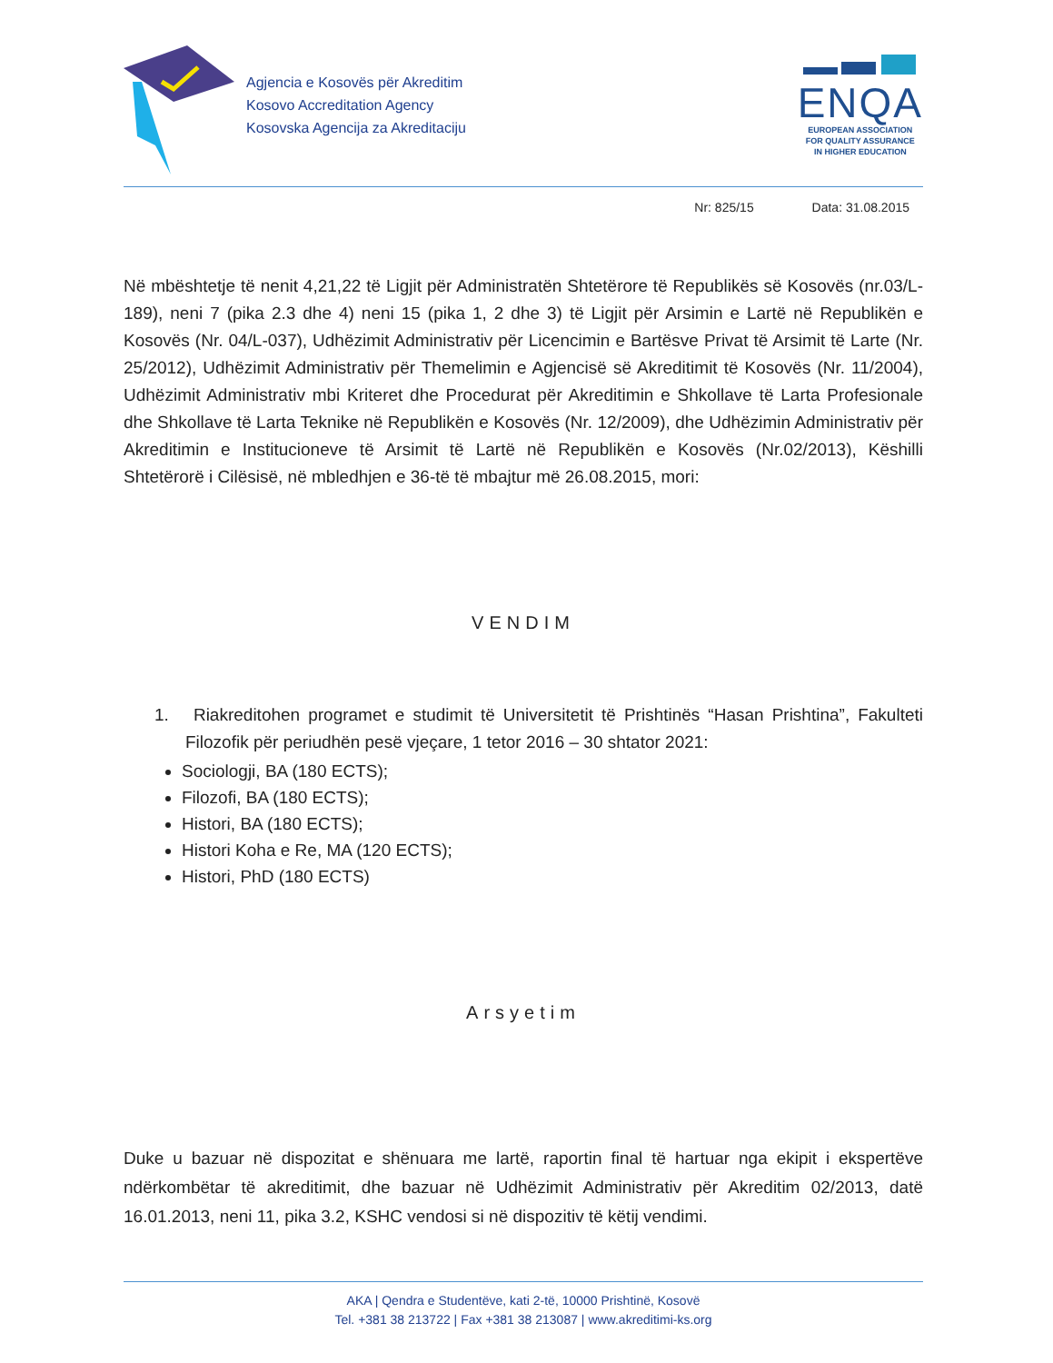Agjencia e Kosovës për Akreditim
Kosovo Accreditation Agency
Kosovska Agencija za Akreditaciju
ENQA
EUROPEAN ASSOCIATION
FOR QUALITY ASSURANCE
IN HIGHER EDUCATION
Nr: 825/15 Data: 31.08.2015
Në mbështetje të nenit 4,21,22 të Ligjit për Administratën Shtetërore të Republikës së Kosovës (nr.03/L-189), neni 7 (pika 2.3 dhe 4) neni 15 (pika 1, 2 dhe 3) të Ligjit për Arsimin e Lartë në Republikën e Kosovës (Nr. 04/L-037), Udhëzimit Administrativ për Licencimin e Bartësve Privat të Arsimit të Larte (Nr. 25/2012), Udhëzimit Administrativ për Themelimin e Agjencisë së Akreditimit të Kosovës (Nr. 11/2004), Udhëzimit Administrativ mbi Kriteret dhe Procedurat për Akreditimin e Shkollave të Larta Profesionale dhe Shkollave të Larta Teknike në Republikën e Kosovës (Nr. 12/2009), dhe Udhëzimin Administrativ për Akreditimin e Institucioneve të Arsimit të Lartë në Republikën e Kosovës (Nr.02/2013), Këshilli Shtetërorë i Cilësisë, në mbledhjen e 36-të të mbajtur më 26.08.2015, mori:
VENDIM
1. Riakreditohen programet e studimit të Universitetit të Prishtinës “Hasan Prishtina”, Fakulteti Filozofik për periudhën pesë vjeçare, 1 tetor 2016 – 30 shtator 2021:
Sociologji, BA (180 ECTS);
Filozofi, BA (180 ECTS);
Histori, BA (180 ECTS);
Histori Koha e Re, MA (120 ECTS);
Histori, PhD (180 ECTS)
Arsyetim
Duke u bazuar në dispozitat e shënuara me lartë, raportin final të hartuar nga ekipit i ekspertëve ndërkombëtar të akreditimit, dhe bazuar në Udhëzimit Administrativ për Akreditim 02/2013, datë 16.01.2013, neni 11, pika 3.2, KSHC vendosi si në dispozitiv të këtij vendimi.
AKA | Qendra e Studentëve, kati 2-të, 10000 Prishtinë, Kosovë
Tel. +381 38 213722 | Fax +381 38 213087 | www.akreditimi-ks.org